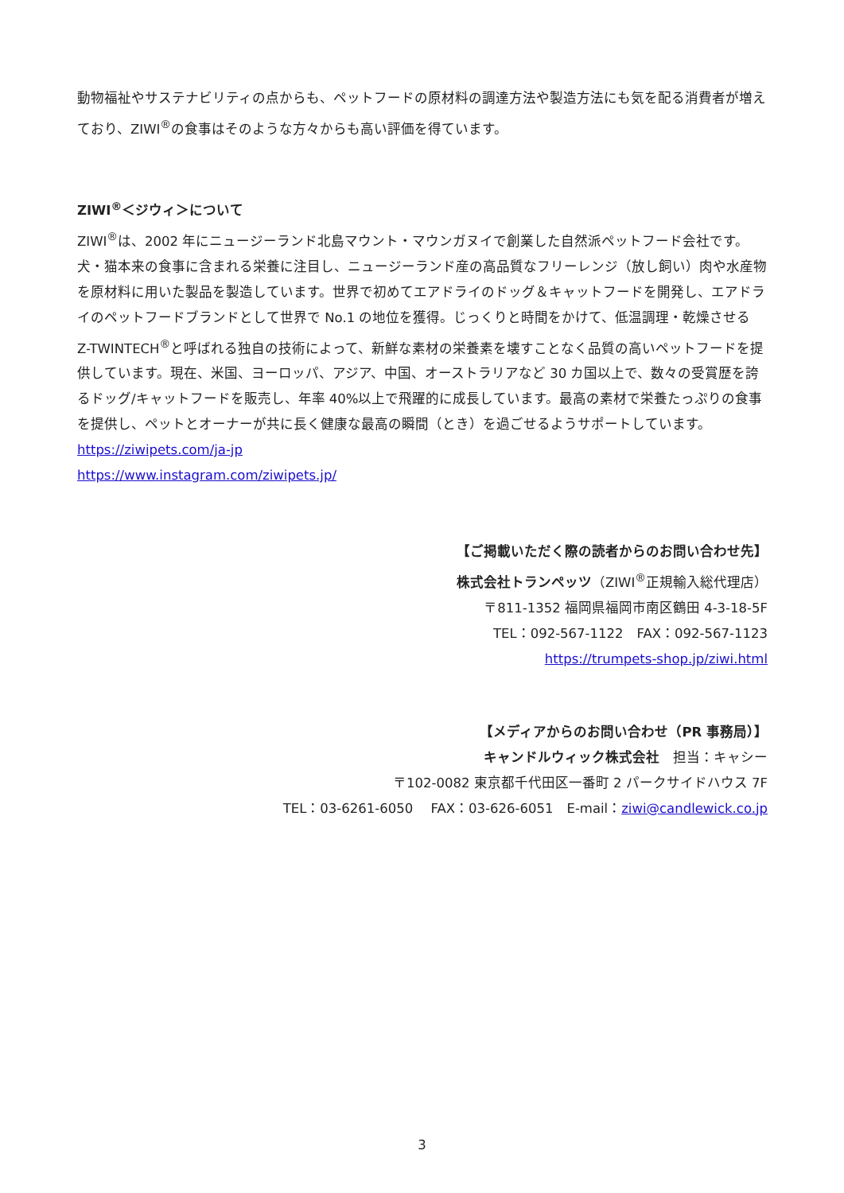動物福祉やサステナビリティの点からも、ペットフードの原材料の調達方法や製造方法にも気を配る消費者が増えており、ZIWI<sup>®</sup>の食事はそのような方々からも高い評価を得ています。
ZIWI<sup>®</sup>＜ジウィ＞について
ZIWI<sup>®</sup>は、2002 年にニュージーランド北島マウント・マウンガヌイで創業した自然派ペットフード会社です。犬・猫本来の食事に含まれる栄養に注目し、ニュージーランド産の高品質なフリーレンジ（放し飼い）肉や水産物を原材料に用いた製品を製造しています。世界で初めてエアドライのドッグ＆キャットフードを開発し、エアドライのペットフードブランドとして世界で No.1 の地位を獲得。じっくりと時間をかけて、低温調理・乾燥させる Z-TWINTECH<sup>®</sup>と呼ばれる独自の技術によって、新鮮な素材の栄養素を壊すことなく品質の高いペットフードを提供しています。現在、米国、ヨーロッパ、アジア、中国、オーストラリアなど 30 カ国以上で、数々の受賞歴を誇るドッグ/キャットフードを販売し、年率 40%以上で飛躍的に成長しています。最高の素材で栄養たっぷりの食事を提供し、ペットとオーナーが共に長く健康な最高の瞬間（とき）を過ごせるようサポートしています。
https://ziwipets.com/ja-jp
https://www.instagram.com/ziwipets.jp/
【ご掲載いただく際の読者からのお問い合わせ先】
株式会社トランペッツ（ZIWI<sup>®</sup>正規輸入総代理店）
〒811-1352 福岡県福岡市南区鶴田 4-3-18-5F
TEL：092-567-1122　FAX：092-567-1123
https://trumpets-shop.jp/ziwi.html
【メディアからのお問い合わせ（PR 事務局）】
キャンドルウィック株式会社　担当：キャシー
〒102-0082 東京都千代田区一番町 2 パークサイドハウス 7F
TEL：03-6261-6050　 FAX：03-626-6051　E-mail：ziwi@candlewick.co.jp
3